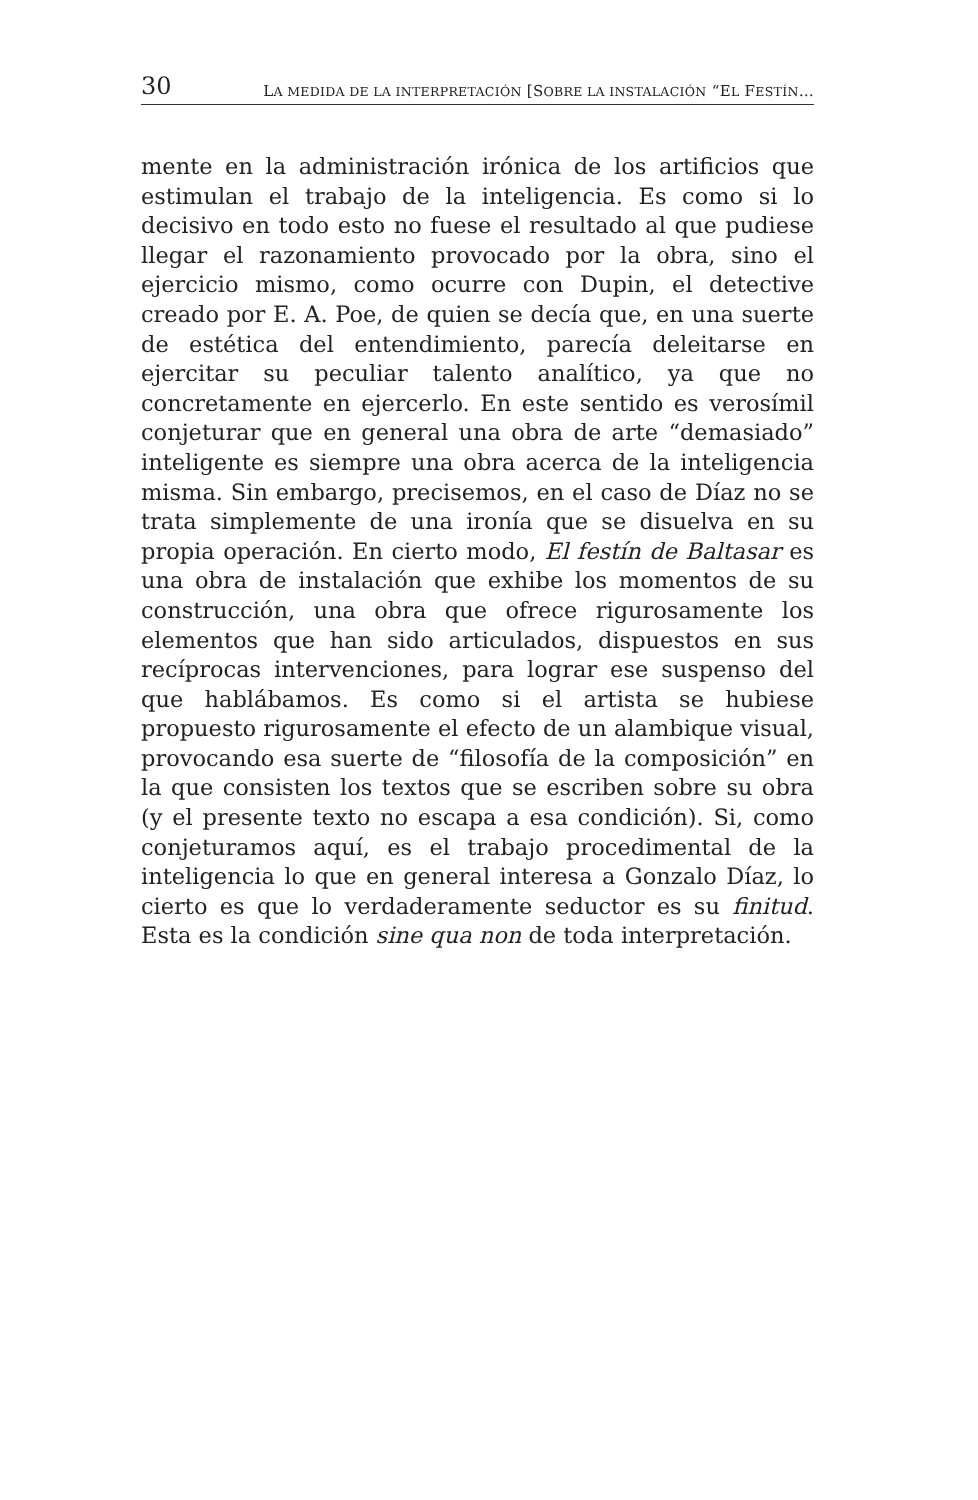30 LA MEDIDA DE LA INTERPRETACIÓN [SOBRE LA INSTALACIÓN “EL FESTÍN…
mente en la administración irónica de los artificios que estimulan el trabajo de la inteligencia. Es como si lo decisivo en todo esto no fuese el resultado al que pudiese llegar el razonamiento provocado por la obra, sino el ejercicio mismo, como ocurre con Dupin, el detective creado por E. A. Poe, de quien se decía que, en una suerte de estética del entendimiento, parecía deleitarse en ejercitar su peculiar talento analítico, ya que no concretamente en ejercerlo. En este sentido es verosímil conjeturar que en general una obra de arte “demasiado” inteligente es siempre una obra acerca de la inteligencia misma. Sin embargo, precisemos, en el caso de Díaz no se trata simplemente de una ironía que se disuelva en su propia operación. En cierto modo, El festín de Baltasar es una obra de instalación que exhibe los momentos de su construcción, una obra que ofrece rigurosamente los elementos que han sido articulados, dispuestos en sus recíprocas intervenciones, para lograr ese suspenso del que hablábamos. Es como si el artista se hubiese propuesto rigurosamente el efecto de un alambique visual, provocando esa suerte de “filosofía de la composición” en la que consisten los textos que se escriben sobre su obra (y el presente texto no escapa a esa condición). Si, como conjeturamos aquí, es el trabajo procedimental de la inteligencia lo que en general interesa a Gonzalo Díaz, lo cierto es que lo verdaderamente seductor es su finitud. Esta es la condición sine qua non de toda interpretación.